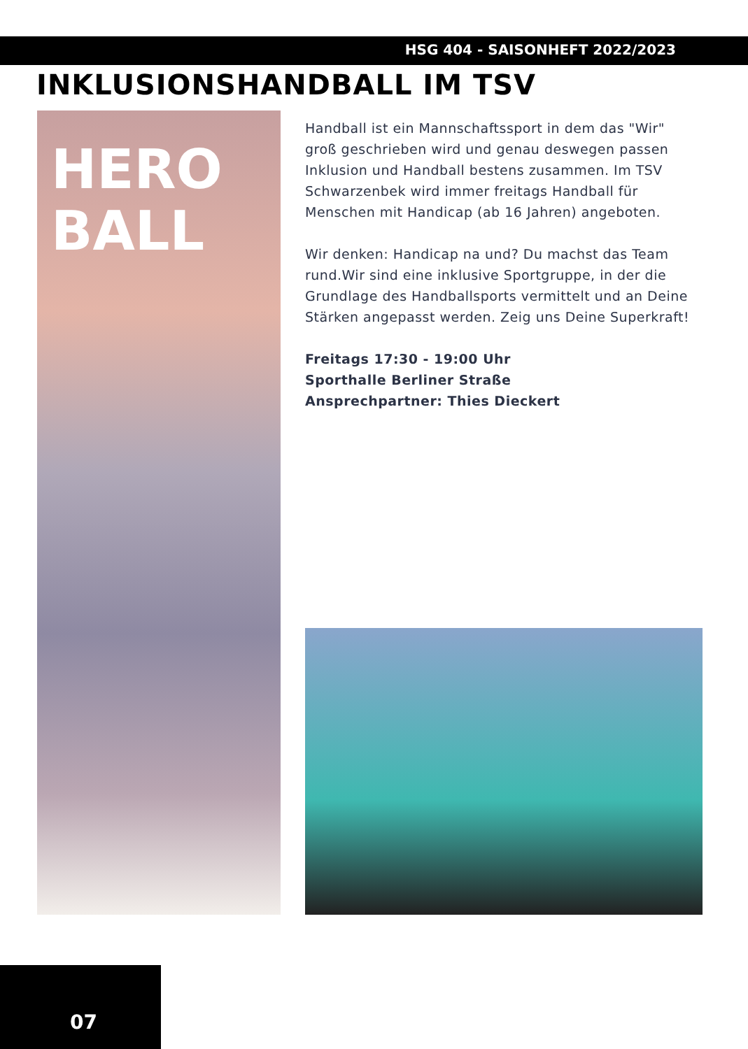HSG 404 - SAISONHEFT 2022/2023
INKLUSIONSHANDBALL IM TSV
HERO
BALL
Handball ist ein Mannschaftssport in dem das "Wir" groß geschrieben wird und genau deswegen passen Inklusion und Handball bestens zusammen. Im TSV Schwarzenbek wird immer freitags Handball für Menschen mit Handicap (ab 16 Jahren) angeboten.
Wir denken: Handicap na und? Du machst das Team rund.Wir sind eine inklusive Sportgruppe, in der die Grundlage des Handballsports vermittelt und an Deine Stärken angepasst werden. Zeig uns Deine Superkraft!
Freitags 17:30 - 19:00 Uhr
Sporthalle Berliner Straße
Ansprechpartner: Thies Dieckert
07